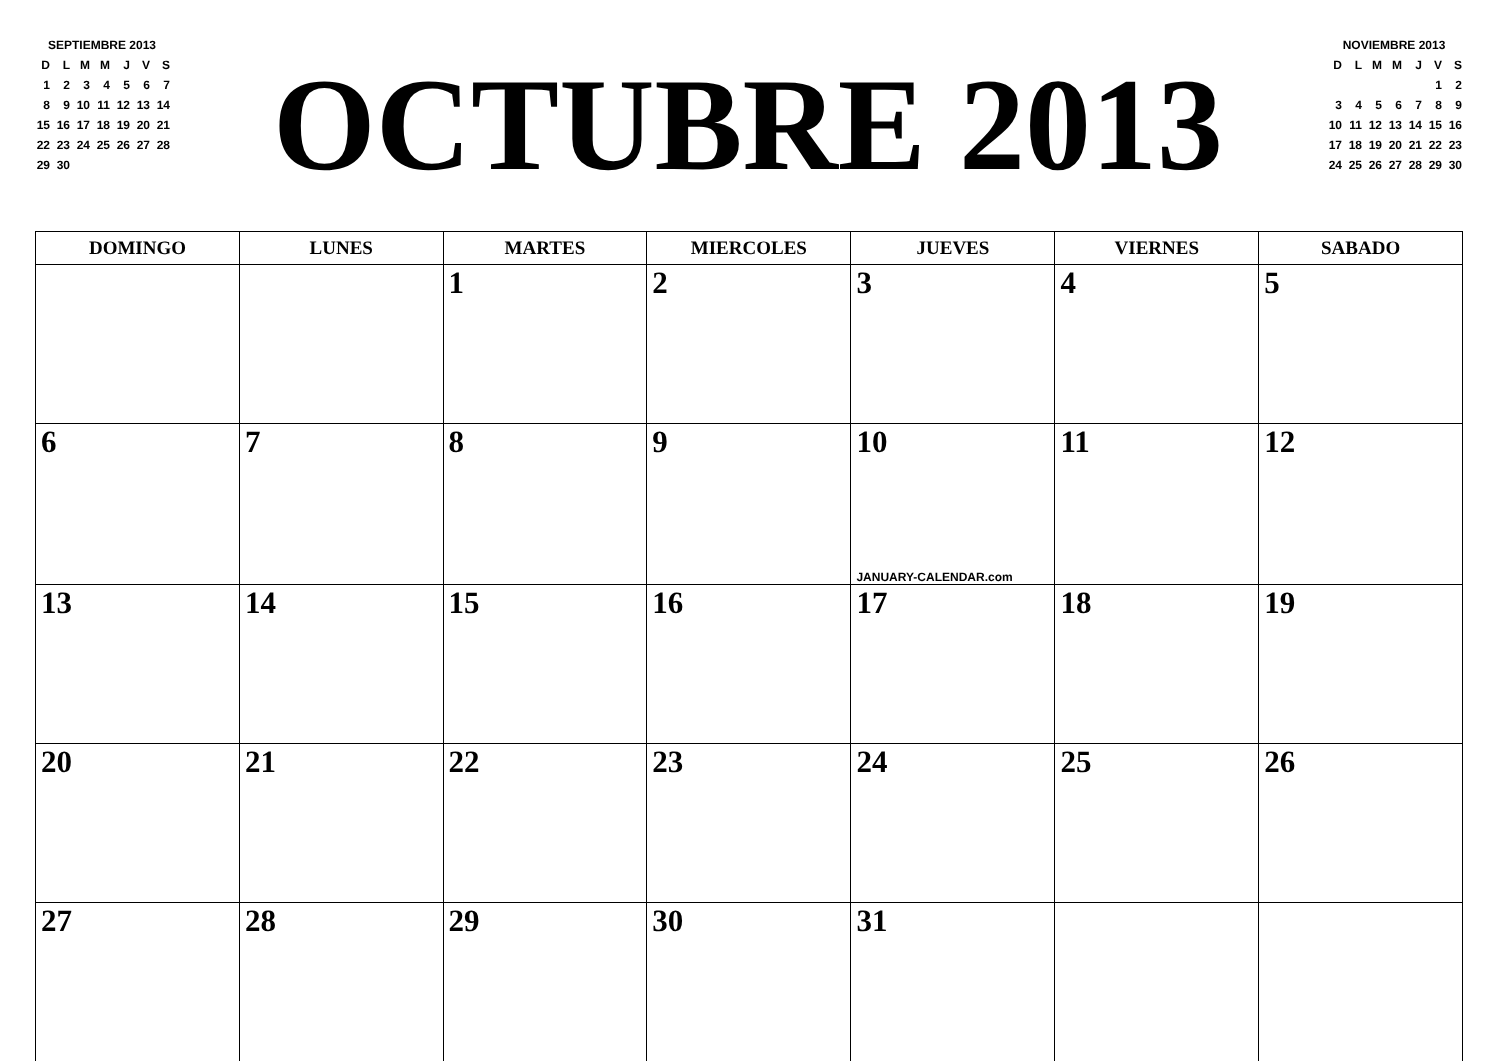| SEPTIEMBRE 2013 | | | | | | |
| D | L | M | M | J | V | S |
| 1 | 2 | 3 | 4 | 5 | 6 | 7 |
| 8 | 9 | 10 | 11 | 12 | 13 | 14 |
| 15 | 16 | 17 | 18 | 19 | 20 | 21 |
| 22 | 23 | 24 | 25 | 26 | 27 | 28 |
| 29 | 30 | | | | | |
OCTUBRE 2013
| NOVIEMBRE 2013 | | | | | | |
| D | L | M | M | J | V | S |
| | | | | | 1 | 2 |
| 3 | 4 | 5 | 6 | 7 | 8 | 9 |
| 10 | 11 | 12 | 13 | 14 | 15 | 16 |
| 17 | 18 | 19 | 20 | 21 | 22 | 23 |
| 24 | 25 | 26 | 27 | 28 | 29 | 30 |
| DOMINGO | LUNES | MARTES | MIERCOLES | JUEVES | VIERNES | SABADO |
| --- | --- | --- | --- | --- | --- | --- |
| | | 1 | 2 | 3 | 4 | 5 |
| 6 | 7 | 8 | 9 | 10 JANUARY-CALENDAR.com | 11 | 12 |
| 13 | 14 | 15 | 16 | 17 | 18 | 19 |
| 20 | 21 | 22 | 23 | 24 | 25 | 26 |
| 27 | 28 | 29 | 30 | 31 | | |